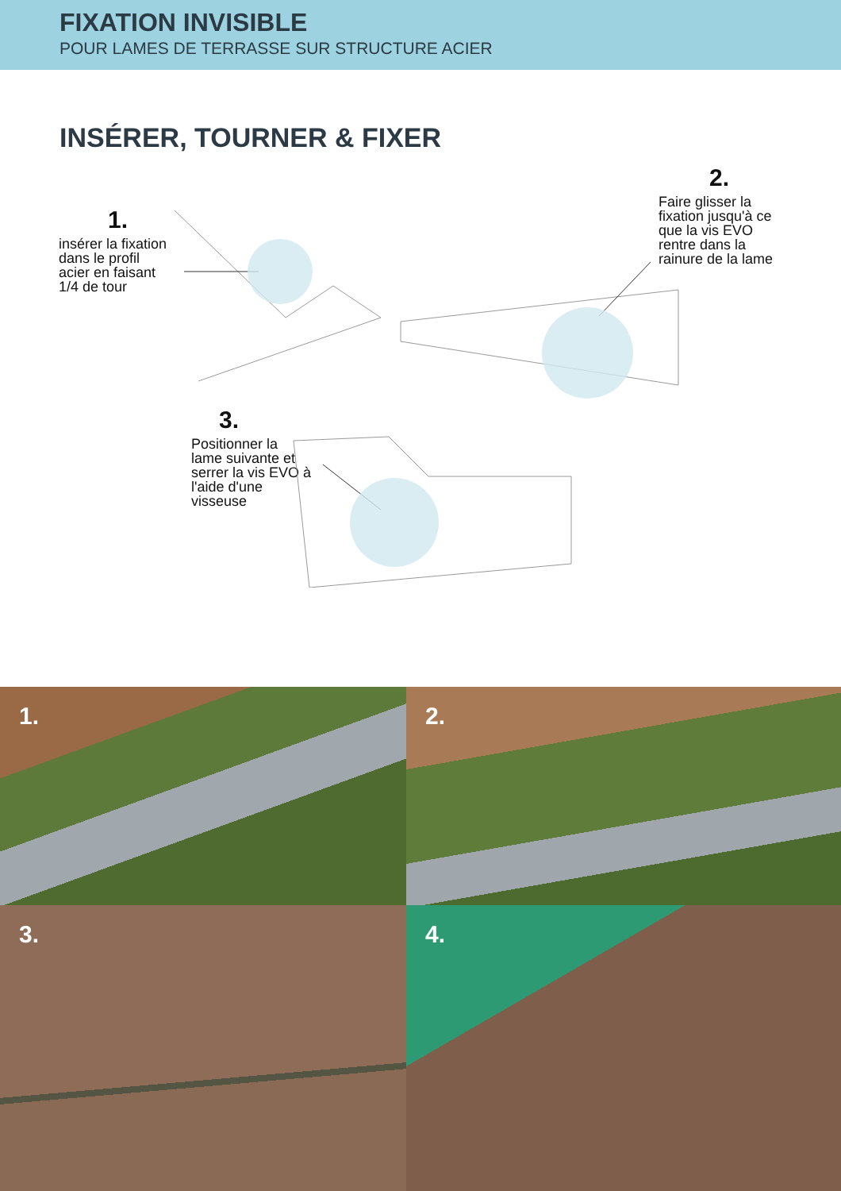FIXATION INVISIBLE
POUR LAMES DE TERRASSE SUR STRUCTURE ACIER
INSÉRER, TOURNER & FIXER
1.
insérer la fixation
dans le profil
acier en faisant
1/4 de tour
2.
Faire glisser la
fixation jusqu'à ce
que la vis EVO
rentre dans la
rainure de la lame
3.
Positionner la
lame suivante et
serrer la vis EVO à
l'aide d'une
visseuse
1.
2.
3.
4.